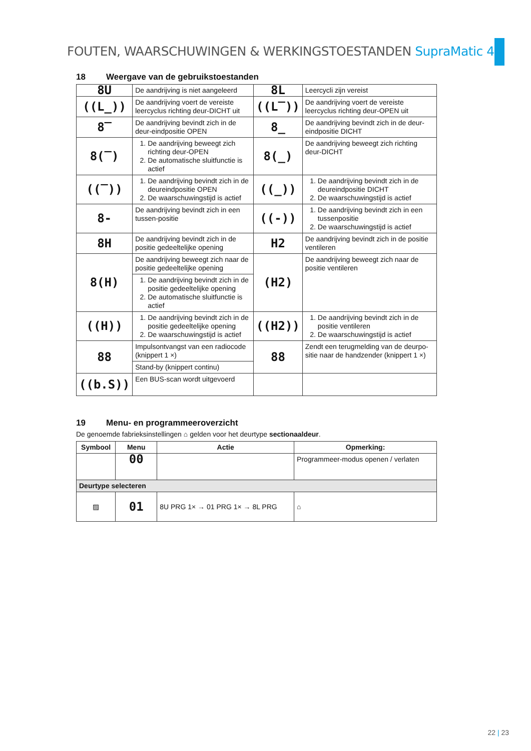FOUTEN, WAARSCHUWINGEN & WERKINGSTOESTANDEN SupraMatic 4
18 Weergave van de gebruikstoestanden
| 8U | De aandrijving is niet aangeleerd | 8L | Leercycli zijn vereist |
| ((L_)) | De aandrijving voert de vereiste leercyclus richting deur-DICHT uit | ((L‾)) | De aandrijving voert de vereiste leercyclus richting deur-OPEN uit |
| 8‾ | De aandrijving bevindt zich in de deur-eindpositie OPEN | 8_ | De aandrijving bevindt zich in de deur-eindpositie DICHT |
| 8(‾) | 1. De aandrijving beweegt zich richting deur-OPEN 2. De automatische sluitfunctie is actief | 8(_) | De aandrijving beweegt zich richting deur-DICHT |
| ((‾)) | 1. De aandrijving bevindt zich in de deureindpositie OPEN 2. De waarschuwingstijd is actief | ((_)) | 1. De aandrijving bevindt zich in de deureindpositie DICHT 2. De waarschuwingstijd is actief |
| 8- | De aandrijving bevindt zich in een tussen-positie | ((-)) | 1. De aandrijving bevindt zich in een tussenpositie 2. De waarschuwingstijd is actief |
| 8H | De aandrijving bevindt zich in de positie gedeeltelijke opening | H2 | De aandrijving bevindt zich in de positie ventileren |
| 8(H) | De aandrijving beweegt zich naar de positie gedeeltelijke opening | (H2) | De aandrijving beweegt zich naar de positie ventileren |
| | 1. De aandrijving bevindt zich in de positie gedeeltelijke opening 2. De automatische sluitfunctie is actief | | |
| ((H)) | 1. De aandrijving bevindt zich in de positie gedeeltelijke opening 2. De waarschuwingstijd is actief | ((H2)) | 1. De aandrijving bevindt zich in de positie ventileren 2. De waarschuwingstijd is actief |
| 88 | Impulsontvangst van een radiocode (knippert 1 ×) | 88 | Zendt een terugmelding van de deurpo-sitie naar de handzender (knippert 1 ×) |
| | Stand-by (knippert continu) | | |
| ((b.S)) | Een BUS-scan wordt uitgevoerd | | |
19 Menu- en programmeeroverzicht
De genoemde fabrieksinstellingen ⌂ gelden voor het deurtype sectionaaldeur.
| Symbool | Menu | Actie | Opmerking: |
| --- | --- | --- | --- |
| | 00 | | Programmeer-modus openen / verlaten |
| Deurtype selecteren | | | |
| ▨ | 01 | 8U PRG 1× → 01 PRG 1× → 8L PRG | ⌂ |
22 | 23